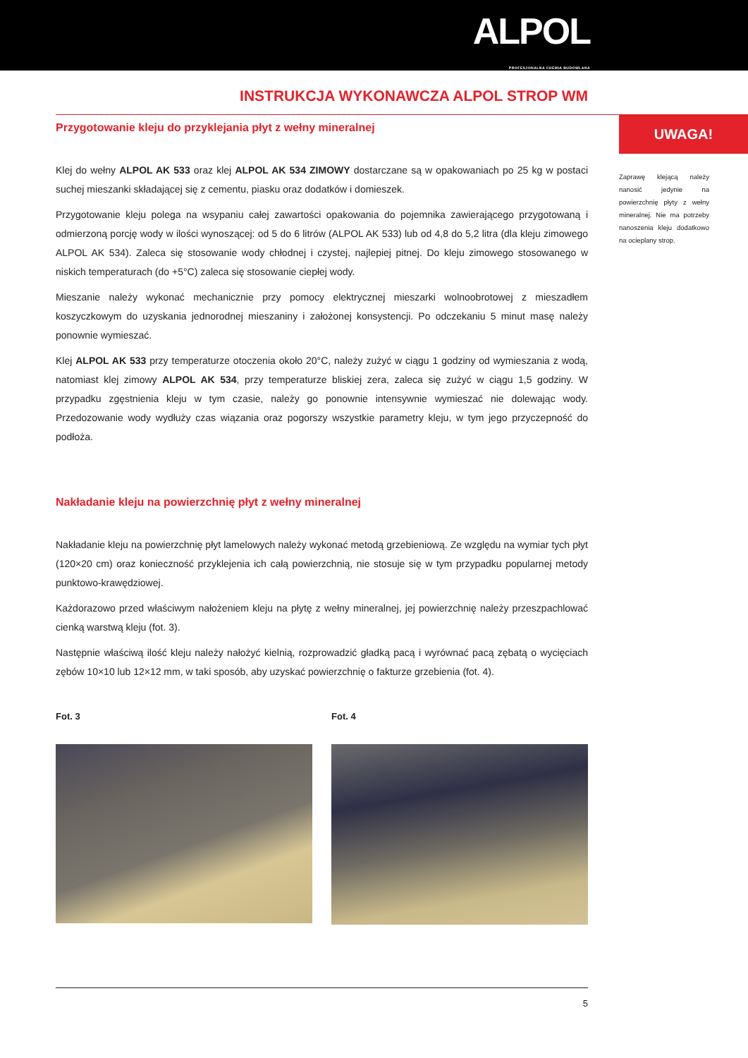ALPOL
PROFESJONALNA CHEMIA BUDOWLANA
INSTRUKCJA WYKONAWCZA ALPOL STROP WM
Przygotowanie kleju do przyklejania płyt z wełny mineralnej
Klej do wełny ALPOL AK 533 oraz klej ALPOL AK 534 ZIMOWY dostarczane są w opakowaniach po 25 kg w postaci suchej mieszanki składającej się z cementu, piasku oraz dodatków i domieszek.
Przygotowanie kleju polega na wsypaniu całej zawartości opakowania do pojemnika zawierającego przygotowaną i odmierzoną porcję wody w ilości wynoszącej: od 5 do 6 litrów (ALPOL AK 533) lub od 4,8 do 5,2 litra (dla kleju zimowego ALPOL AK 534). Zaleca się stosowanie wody chłodnej i czystej, najlepiej pitnej. Do kleju zimowego stosowanego w niskich temperaturach (do +5°C) zaleca się stosowanie ciepłej wody.
Mieszanie należy wykonać mechanicznie przy pomocy elektrycznej mieszarki wolnoobrotowej z mieszadłem koszyczkowym do uzyskania jednorodnej mieszaniny i założonej konsystencji. Po odczekaniu 5 minut masę należy ponownie wymieszać.
Klej ALPOL AK 533 przy temperaturze otoczenia około 20°C, należy zużyć w ciągu 1 godziny od wymieszania z wodą, natomiast klej zimowy ALPOL AK 534, przy temperaturze bliskiej zera, zaleca się zużyć w ciągu 1,5 godziny. W przypadku zgęstnienia kleju w tym czasie, należy go ponownie intensywnie wymieszać nie dolewając wody. Przedozowanie wody wydłuży czas wiązania oraz pogorszy wszystkie parametry kleju, w tym jego przyczepność do podłoża.
Nakładanie kleju na powierzchnię płyt z wełny mineralnej
Nakładanie kleju na powierzchnię płyt lamelowych należy wykonać metodą grzebieniową. Ze względu na wymiar tych płyt (120×20 cm) oraz konieczność przyklejenia ich całą powierzchnią, nie stosuje się w tym przypadku popularnej metody punktowo-krawędziowej.
Każdorazowo przed właściwym nałożeniem kleju na płytę z wełny mineralnej, jej powierzchnię należy przeszpachlować cienką warstwą kleju (fot. 3).
Następnie właściwą ilość kleju należy nałożyć kielnią, rozprowadzić gładką pacą i wyrównać pacą zębatą o wycięciach zębów 10×10 lub 12×12 mm, w taki sposób, aby uzyskać powierzchnię o fakturze grzebienia (fot. 4).
Fot. 3 Fot. 4
UWAGA!
Zaprawę klejącą należy nanosić jedynie na powierzchnię płyty z wełny mineralnej. Nie ma potrzeby nanoszenia kleju dodatkowo na ocieplany strop.
5